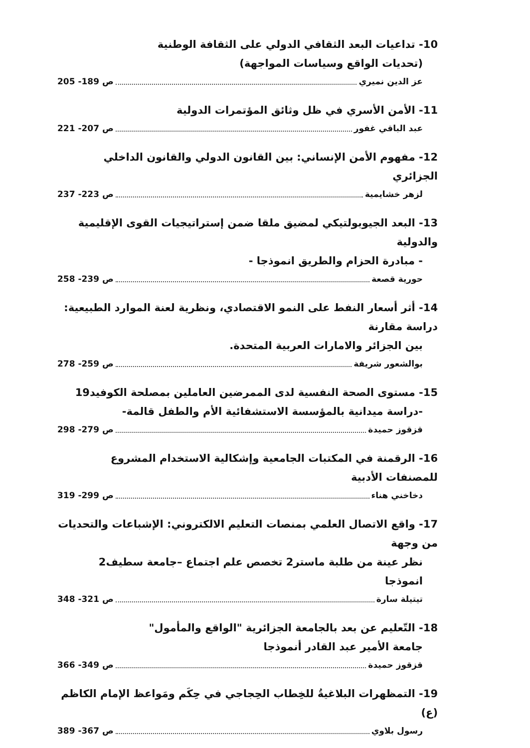10- تداعيات البعد الثقافي الدولي على الثقافة الوطنية
(تحديات الواقع وسياسات المواجهة)
عز الدين نميري ص 189- 205
11- الأمن الأسري في ظل وثائق المؤتمرات الدولية
عبد الباقي غفور ص 207- 221
12- مفهوم الأمن الإنساني: بين القانون الدولي والقانون الداخلي الجزائري
لزهر خشايمية ص 223- 237
13- البعد الجيوبولتيكي لمضيق ملقا ضمن إستراتيجيات القوى الإقليمية والدولية
- مبادرة الحزام والطريق انموذجا -
حورية قصعة ص 239- 258
14- أثر أسعار النفط على النمو الاقتصادي، ونظرية لعنة الموارد الطبيعية: دراسة مقارنة
بين الجزائر والامارات العربية المتحدة.
بوالشعور شريفة ص 259- 278
15- مستوى الصحة النفسية لدى الممرضين العاملين بمصلحة الكوفيد19
-دراسة ميدانية بالمؤسسة الاستشفائية الأم والطفل قالمة-
قزقوز حميدة ص 279- 298
16- الرقمنة في المكتبات الجامعية وإشكالية الاستخدام المشروع للمصنفات الأدبية
دخاخني هناء ص 299- 319
17- واقع الاتصال العلمي بمنصات التعليم الالكتروني: الإشباعات والتحديات من وجهة
نظر عينة من طلبة ماستر2 تخصص علم اجتماع –جامعة سطيف2 انموذجا
تيتيلة سارة ص 321- 348
18- التّعليم عن بعد بالجامعة الجزائرية "الواقع والمأمول"
جامعة الأمير عبد القادر أنموذجا
قزقوز حميدة ص 349- 366
19- التمظهرات البلاغيةُ للخِطاب الحِجاجي في حِكَم ومَواعظ الإمام الكاظم (ع)
رسول بلاوي ص 367- 389